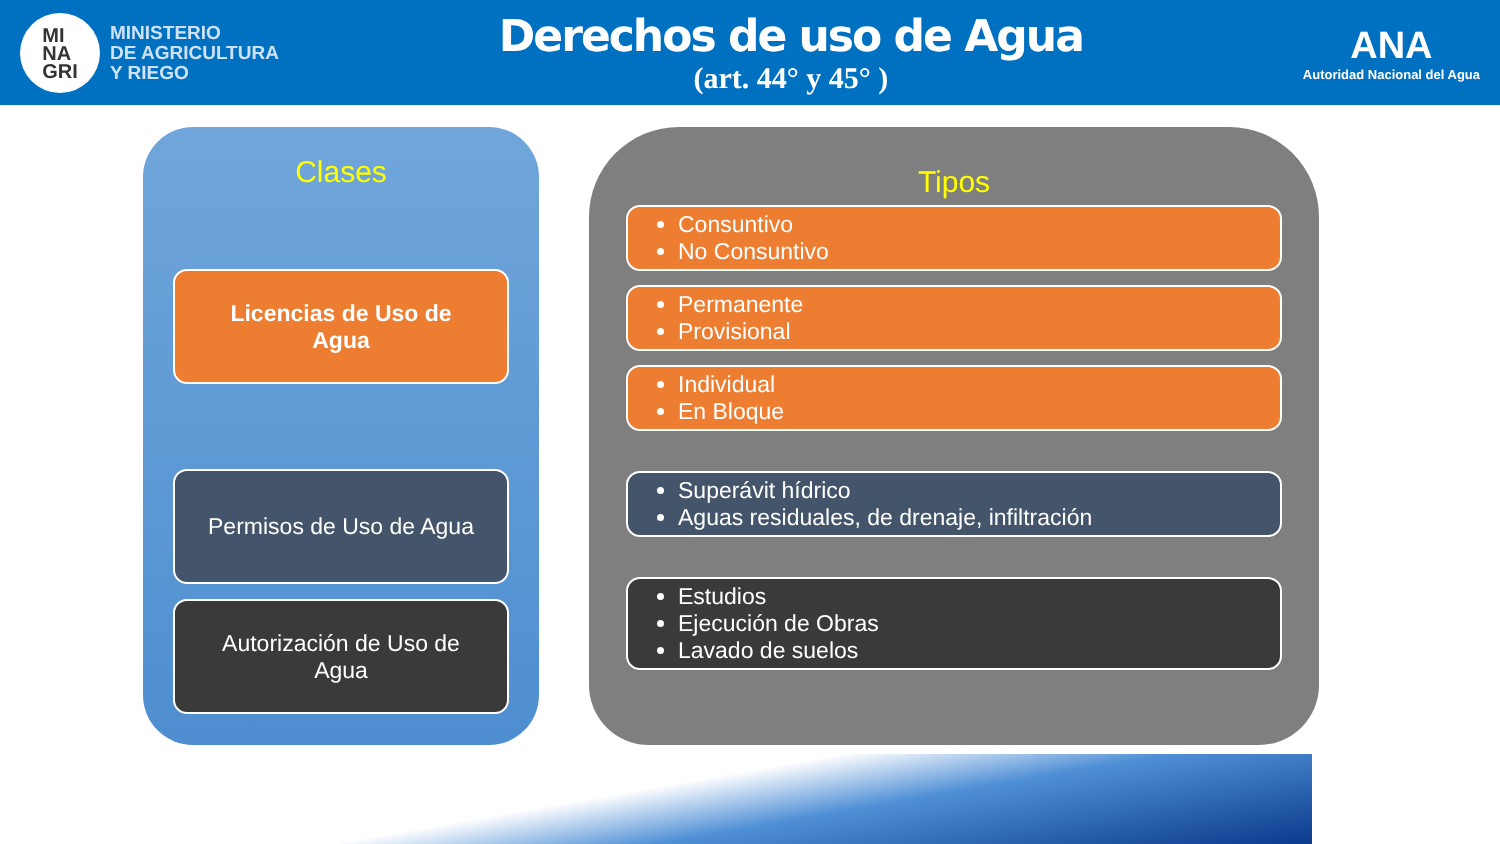MI
NA
GRI
MINISTERIO
DE AGRICULTURA
Y RIEGO
Derechos de uso de Agua
(art. 44° y 45° )
ANA
Autoridad Nacional del Agua
Clases
Licencias de Uso de
Agua
Permisos de Uso de Agua
Autorización de Uso de
Agua
Tipos
Consuntivo
No Consuntivo
Permanente
Provisional
Individual
En Bloque
Superávit hídrico
Aguas residuales, de drenaje, infiltración
Estudios
Ejecución de Obras
Lavado de suelos